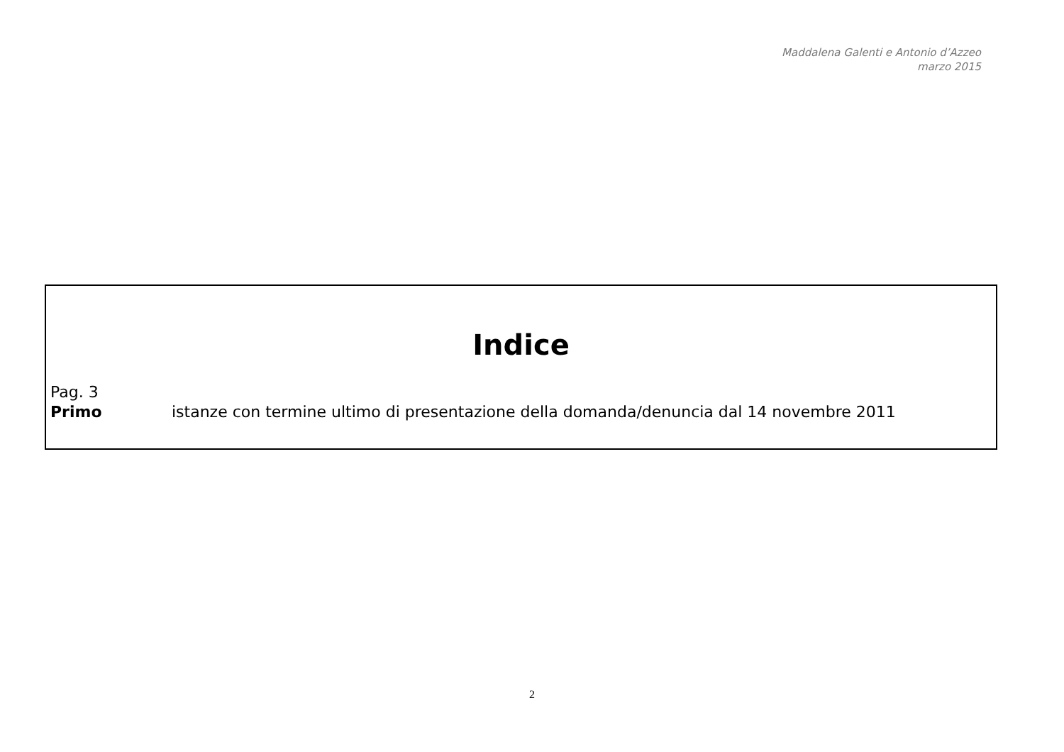Maddalena Galenti e Antonio d’Azzeo
marzo 2015
Indice
Pag. 3
Primo istanze con termine ultimo di presentazione della domanda/denuncia dal 14 novembre 2011
2